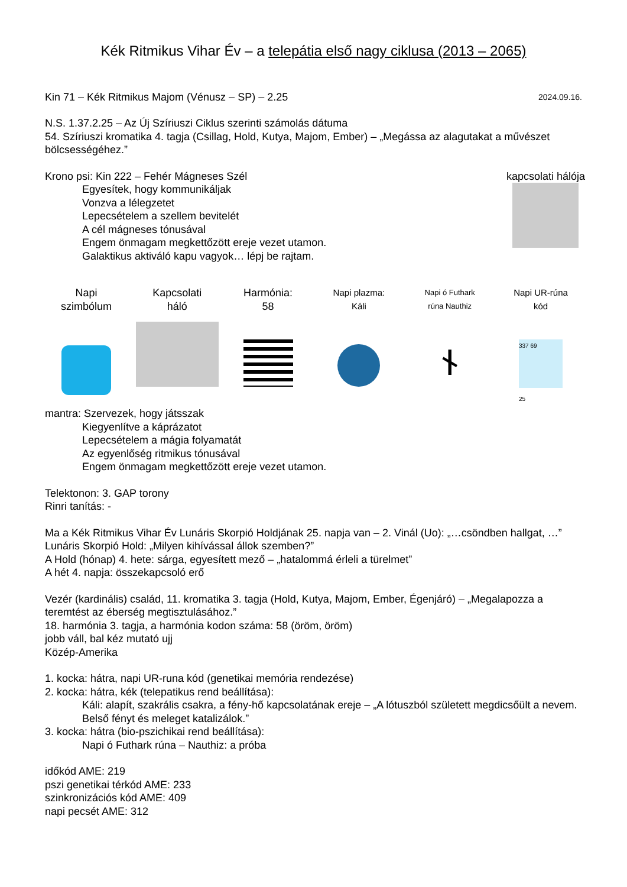Kék Ritmikus Vihar Év – a telepátia első nagy ciklusa (2013 – 2065)
Kin 71 – Kék Ritmikus Majom (Vénusz – SP) – 2.25
2024.09.16.
N.S. 1.37.2.25 – Az Új Szíriuszi Ciklus szerinti számolás dátuma
54. Szíriuszi kromatika 4. tagja (Csillag, Hold, Kutya, Majom, Ember) – „Megássa az alagutakat a művészet bölcsességéhez.”
Krono psi: Kin 222 – Fehér Mágneses Szél
Egyesítek, hogy kommunikáljak
Vonzva a lélegzetet
Lepecsételem a szellem bevitelét
A cél mágneses tónusával
Engem önmagam megkettőzött ereje vezet utamon.
Galaktikus aktiváló kapu vagyok… lépj be rajtam.
kapcsolati hálója
Napi
szimbólum
Kapcsolati
háló
Harmónia:
58
Napi plazma:
Káli
Napi ó Futhark
rúna Nauthiz
ᚾ
Napi UR-rúna
kód
337 69
25
mantra: Szervezek, hogy játsszak
Kiegyenlítve a káprázatot
Lepecsételem a mágia folyamatát
Az egyenlőség ritmikus tónusával
Engem önmagam megkettőzött ereje vezet utamon.
Telektonon: 3. GAP torony
Rinri tanítás: -
Ma a Kék Ritmikus Vihar Év Lunáris Skorpió Holdjának 25. napja van – 2. Vinál (Uo): „…csöndben hallgat, …”
Lunáris Skorpió Hold: „Milyen kihívással állok szemben?”
A Hold (hónap) 4. hete: sárga, egyesített mező – „hatalommá érleli a türelmet”
A hét 4. napja: összekapcsoló erő
Vezér (kardinális) család, 11. kromatika 3. tagja (Hold, Kutya, Majom, Ember, Égenjáró) – „Megalapozza a teremtést az éberség megtisztulásához.”
18. harmónia 3. tagja, a harmónia kodon száma: 58 (öröm, öröm)
jobb váll, bal kéz mutató ujj
Közép-Amerika
1. kocka: hátra, napi UR-runa kód (genetikai memória rendezése)
2. kocka: hátra, kék (telepatikus rend beállítása):
Káli: alapít, szakrális csakra, a fény-hő kapcsolatának ereje – „A lótuszból született megdicsőült a nevem. Belső fényt és meleget katalizálok.”
3. kocka: hátra (bio-pszichikai rend beállítása):
Napi ó Futhark rúna – Nauthiz: a próba
időkód AME: 219
pszi genetikai térkód AME: 233
szinkronizációs kód AME: 409
napi pecsét AME: 312